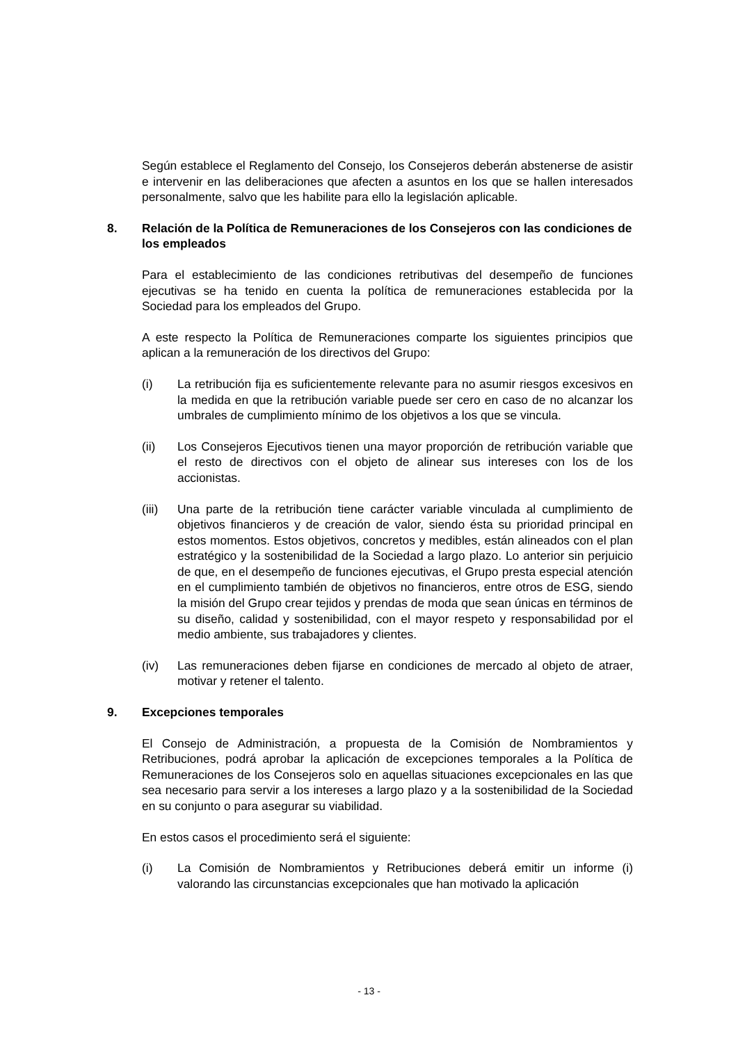Según establece el Reglamento del Consejo, los Consejeros deberán abstenerse de asistir e intervenir en las deliberaciones que afecten a asuntos en los que se hallen interesados personalmente, salvo que les habilite para ello la legislación aplicable.
8. Relación de la Política de Remuneraciones de los Consejeros con las condiciones de los empleados
Para el establecimiento de las condiciones retributivas del desempeño de funciones ejecutivas se ha tenido en cuenta la política de remuneraciones establecida por la Sociedad para los empleados del Grupo.
A este respecto la Política de Remuneraciones comparte los siguientes principios que aplican a la remuneración de los directivos del Grupo:
(i) La retribución fija es suficientemente relevante para no asumir riesgos excesivos en la medida en que la retribución variable puede ser cero en caso de no alcanzar los umbrales de cumplimiento mínimo de los objetivos a los que se vincula.
(ii) Los Consejeros Ejecutivos tienen una mayor proporción de retribución variable que el resto de directivos con el objeto de alinear sus intereses con los de los accionistas.
(iii) Una parte de la retribución tiene carácter variable vinculada al cumplimiento de objetivos financieros y de creación de valor, siendo ésta su prioridad principal en estos momentos. Estos objetivos, concretos y medibles, están alineados con el plan estratégico y la sostenibilidad de la Sociedad a largo plazo. Lo anterior sin perjuicio de que, en el desempeño de funciones ejecutivas, el Grupo presta especial atención en el cumplimiento también de objetivos no financieros, entre otros de ESG, siendo la misión del Grupo crear tejidos y prendas de moda que sean únicas en términos de su diseño, calidad y sostenibilidad, con el mayor respeto y responsabilidad por el medio ambiente, sus trabajadores y clientes.
(iv) Las remuneraciones deben fijarse en condiciones de mercado al objeto de atraer, motivar y retener el talento.
9. Excepciones temporales
El Consejo de Administración, a propuesta de la Comisión de Nombramientos y Retribuciones, podrá aprobar la aplicación de excepciones temporales a la Política de Remuneraciones de los Consejeros solo en aquellas situaciones excepcionales en las que sea necesario para servir a los intereses a largo plazo y a la sostenibilidad de la Sociedad en su conjunto o para asegurar su viabilidad.
En estos casos el procedimiento será el siguiente:
(i) La Comisión de Nombramientos y Retribuciones deberá emitir un informe (i) valorando las circunstancias excepcionales que han motivado la aplicación
- 13 -